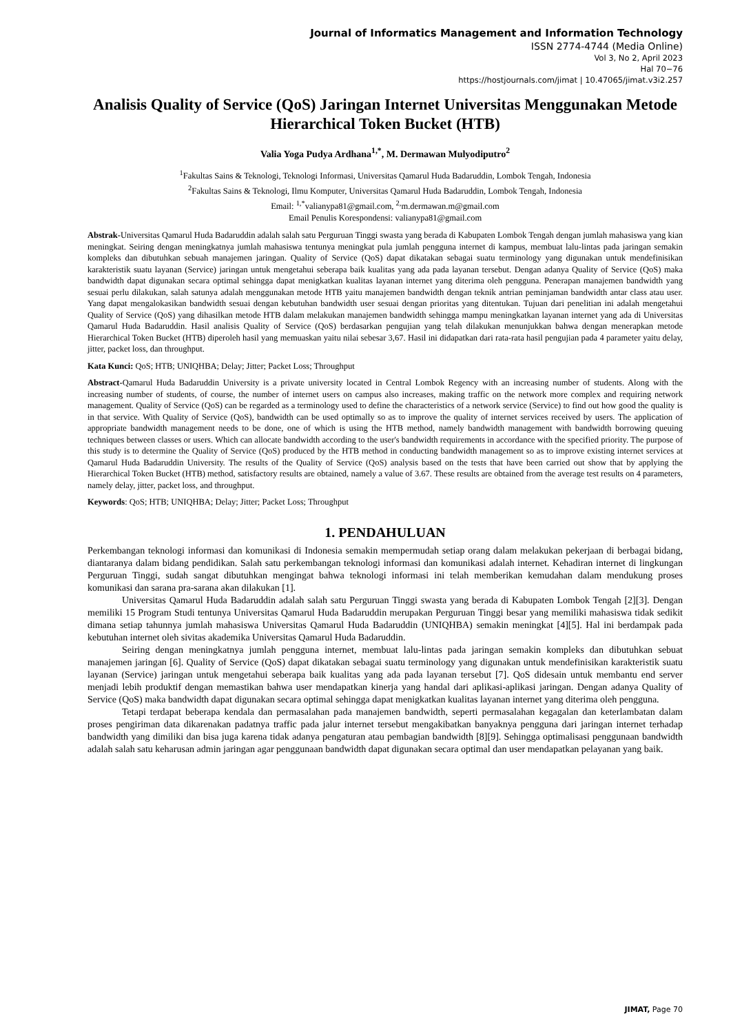Journal of Informatics Management and Information Technology
ISSN 2774-4744 (Media Online)
Vol 3, No 2, April 2023
Hal 70−76
https://hostjournals.com/jimat | 10.47065/jimat.v3i2.257
Analisis Quality of Service (QoS) Jaringan Internet Universitas Menggunakan Metode Hierarchical Token Bucket (HTB)
Valia Yoga Pudya Ardhana<sup>1,*</sup>, M. Dermawan Mulyodiputro<sup>2</sup>
<sup>1</sup> Fakultas Sains & Teknologi, Teknologi Informasi, Universitas Qamarul Huda Badaruddin, Lombok Tengah, Indonesia
<sup>2</sup> Fakultas Sains & Teknologi, Ilmu Komputer, Universitas Qamarul Huda Badaruddin, Lombok Tengah, Indonesia
Email: <sup>1,*</sup>valianypa81@gmail.com, <sup>2,</sup>m.dermawan.m@gmail.com
Email Penulis Korespondensi: valianypa81@gmail.com
Abstrak-Universitas Qamarul Huda Badaruddin adalah salah satu Perguruan Tinggi swasta yang berada di Kabupaten Lombok Tengah dengan jumlah mahasiswa yang kian meningkat. Seiring dengan meningkatnya jumlah mahasiswa tentunya meningkat pula jumlah pengguna internet di kampus, membuat lalu-lintas pada jaringan semakin kompleks dan dibutuhkan sebuah manajemen jaringan. Quality of Service (QoS) dapat dikatakan sebagai suatu terminology yang digunakan untuk mendefinisikan karakteristik suatu layanan (Service) jaringan untuk mengetahui seberapa baik kualitas yang ada pada layanan tersebut. Dengan adanya Quality of Service (QoS) maka bandwidth dapat digunakan secara optimal sehingga dapat menigkatkan kualitas layanan internet yang diterima oleh pengguna. Penerapan manajemen bandwidth yang sesuai perlu dilakukan, salah satunya adalah menggunakan metode HTB yaitu manajemen bandwidth dengan teknik antrian peminjaman bandwidth antar class atau user. Yang dapat mengalokasikan bandwidth sesuai dengan kebutuhan bandwidth user sesuai dengan prioritas yang ditentukan. Tujuan dari penelitian ini adalah mengetahui Quality of Service (QoS) yang dihasilkan metode HTB dalam melakukan manajemen bandwidth sehingga mampu meningkatkan layanan internet yang ada di Universitas Qamarul Huda Badaruddin. Hasil analisis Quality of Service (QoS) berdasarkan pengujian yang telah dilakukan menunjukkan bahwa dengan menerapkan metode Hierarchical Token Bucket (HTB) diperoleh hasil yang memuaskan yaitu nilai sebesar 3,67. Hasil ini didapatkan dari rata-rata hasil pengujian pada 4 parameter yaitu delay, jitter, packet loss, dan throughput.
Kata Kunci: QoS; HTB; UNIQHBA; Delay; Jitter; Packet Loss; Throughput
Abstract-Qamarul Huda Badaruddin University is a private university located in Central Lombok Regency with an increasing number of students. Along with the increasing number of students, of course, the number of internet users on campus also increases, making traffic on the network more complex and requiring network management. Quality of Service (QoS) can be regarded as a terminology used to define the characteristics of a network service (Service) to find out how good the quality is in that service. With Quality of Service (QoS), bandwidth can be used optimally so as to improve the quality of internet services received by users. The application of appropriate bandwidth management needs to be done, one of which is using the HTB method, namely bandwidth management with bandwidth borrowing queuing techniques between classes or users. Which can allocate bandwidth according to the user's bandwidth requirements in accordance with the specified priority. The purpose of this study is to determine the Quality of Service (QoS) produced by the HTB method in conducting bandwidth management so as to improve existing internet services at Qamarul Huda Badaruddin University. The results of the Quality of Service (QoS) analysis based on the tests that have been carried out show that by applying the Hierarchical Token Bucket (HTB) method, satisfactory results are obtained, namely a value of 3.67. These results are obtained from the average test results on 4 parameters, namely delay, jitter, packet loss, and throughput.
Keywords: QoS; HTB; UNIQHBA; Delay; Jitter; Packet Loss; Throughput
1. PENDAHULUAN
Perkembangan teknologi informasi dan komunikasi di Indonesia semakin mempermudah setiap orang dalam melakukan pekerjaan di berbagai bidang, diantaranya dalam bidang pendidikan. Salah satu perkembangan teknologi informasi dan komunikasi adalah internet. Kehadiran internet di lingkungan Perguruan Tinggi, sudah sangat dibutuhkan mengingat bahwa teknologi informasi ini telah memberikan kemudahan dalam mendukung proses komunikasi dan sarana pra-sarana akan dilakukan [1].
Universitas Qamarul Huda Badaruddin adalah salah satu Perguruan Tinggi swasta yang berada di Kabupaten Lombok Tengah [2][3]. Dengan memiliki 15 Program Studi tentunya Universitas Qamarul Huda Badaruddin merupakan Perguruan Tinggi besar yang memiliki mahasiswa tidak sedikit dimana setiap tahunnya jumlah mahasiswa Universitas Qamarul Huda Badaruddin (UNIQHBA) semakin meningkat [4][5]. Hal ini berdampak pada kebutuhan internet oleh sivitas akademika Universitas Qamarul Huda Badaruddin.
Seiring dengan meningkatnya jumlah pengguna internet, membuat lalu-lintas pada jaringan semakin kompleks dan dibutuhkan sebuat manajemen jaringan [6]. Quality of Service (QoS) dapat dikatakan sebagai suatu terminology yang digunakan untuk mendefinisikan karakteristik suatu layanan (Service) jaringan untuk mengetahui seberapa baik kualitas yang ada pada layanan tersebut [7]. QoS didesain untuk membantu end server menjadi lebih produktif dengan memastikan bahwa user mendapatkan kinerja yang handal dari aplikasi-aplikasi jaringan. Dengan adanya Quality of Service (QoS) maka bandwidth dapat digunakan secara optimal sehingga dapat menigkatkan kualitas layanan internet yang diterima oleh pengguna.
Tetapi terdapat beberapa kendala dan permasalahan pada manajemen bandwidth, seperti permasalahan kegagalan dan keterlambatan dalam proses pengiriman data dikarenakan padatnya traffic pada jalur internet tersebut mengakibatkan banyaknya pengguna dari jaringan internet terhadap bandwidth yang dimiliki dan bisa juga karena tidak adanya pengaturan atau pembagian bandwidth [8][9]. Sehingga optimalisasi penggunaan bandwidth adalah salah satu keharusan admin jaringan agar penggunaan bandwidth dapat digunakan secara optimal dan user mendapatkan pelayanan yang baik.
JIMAT, Page 70